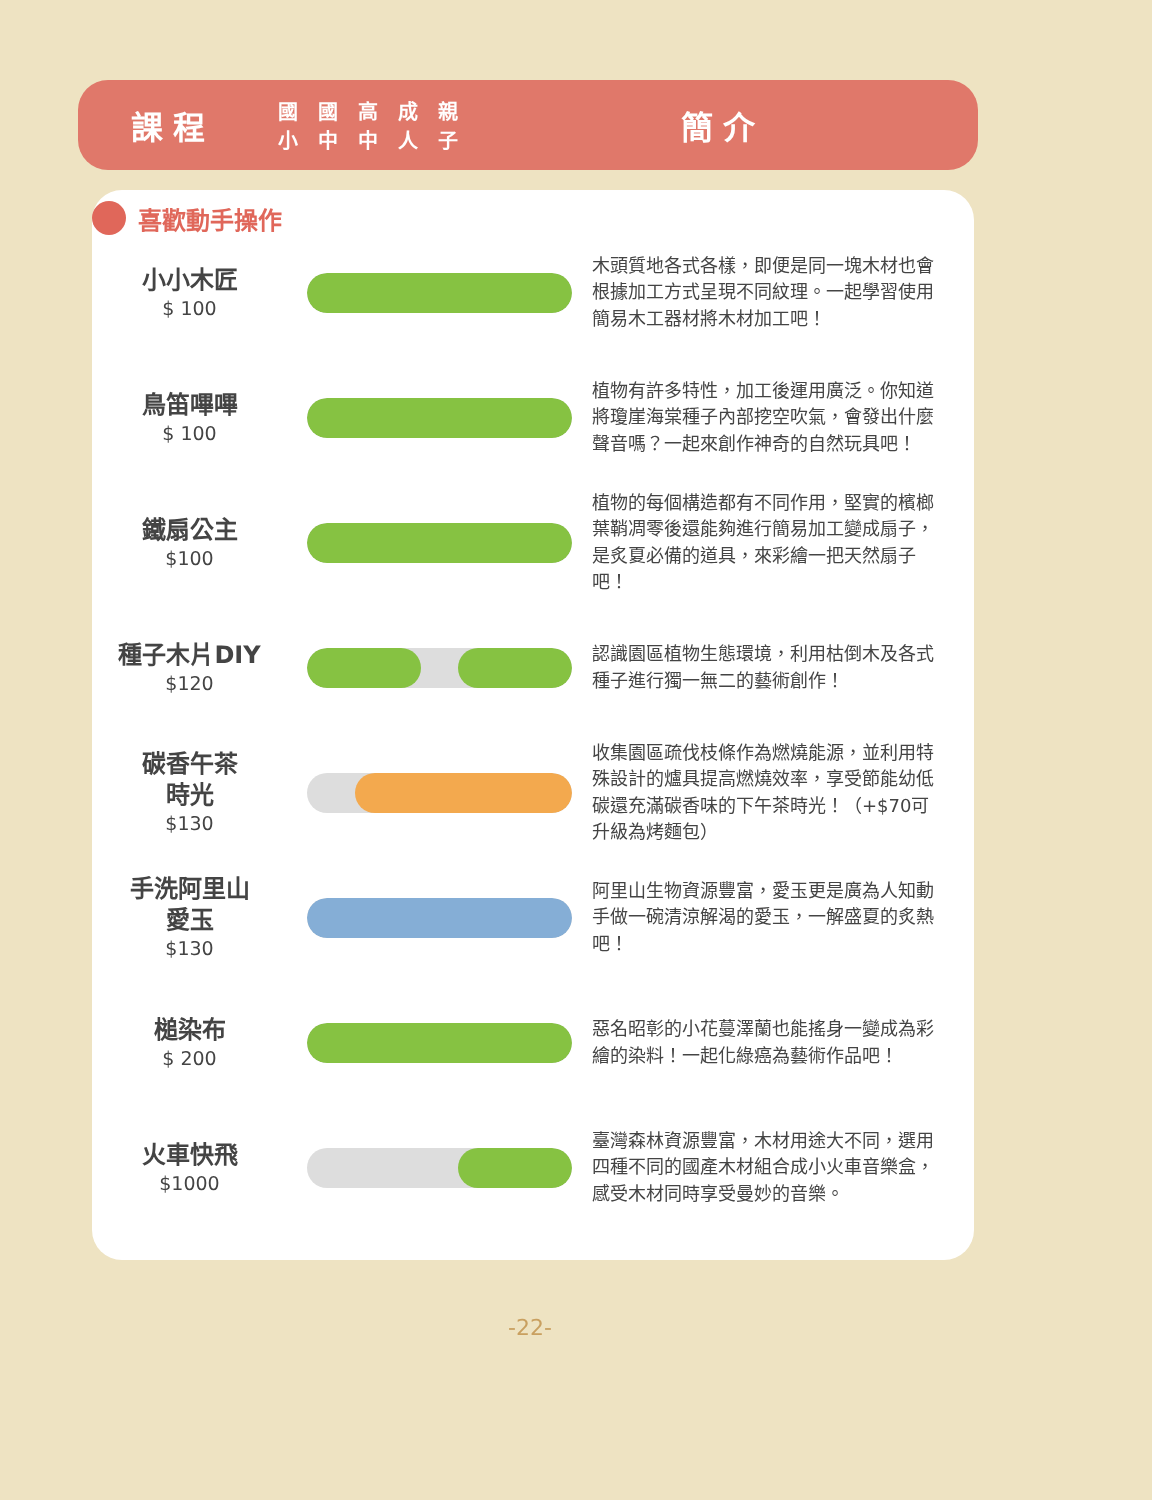喜歡動手操作
課程
| 國 小 | 國 中 | 高 中 | 成 人 | 親 子 |
簡介
| 小小木匠 $ 100 | | 木頭質地各式各樣，即便是同一塊木材也會根據加工方式呈現不同紋理。一起學習使用簡易木工器材將木材加工吧！ |
| 鳥笛嗶嗶 $ 100 | | 植物有許多特性，加工後運用廣泛。你知道將瓊崖海棠種子內部挖空吹氣，會發出什麼聲音嗎？一起來創作神奇的自然玩具吧！ |
| 鐵扇公主 $100 | | 植物的每個構造都有不同作用，堅實的檳榔葉鞘凋零後還能夠進行簡易加工變成扇子，是炙夏必備的道具，來彩繪一把天然扇子吧！ |
| 種子木片DIY $120 | | 認識園區植物生態環境，利用枯倒木及各式種子進行獨一無二的藝術創作！ |
| 碳香午茶 時光 $130 | | 收集園區疏伐枝條作為燃燒能源，並利用特殊設計的爐具提高燃燒效率，享受節能幼低碳還充滿碳香味的下午茶時光！（+$70可升級為烤麵包） |
| 手洗阿里山 愛玉 $130 | | 阿里山生物資源豐富，愛玉更是廣為人知動手做一碗清涼解渴的愛玉，一解盛夏的炙熱吧！ |
| 槌染布 $ 200 | | 惡名昭彰的小花蔓澤蘭也能搖身一變成為彩繪的染料！一起化綠癌為藝術作品吧！ |
| 火車快飛 $1000 | | 臺灣森林資源豐富，木材用途大不同，選用四種不同的國產木材組合成小火車音樂盒，感受木材同時享受曼妙的音樂。 |
-22-